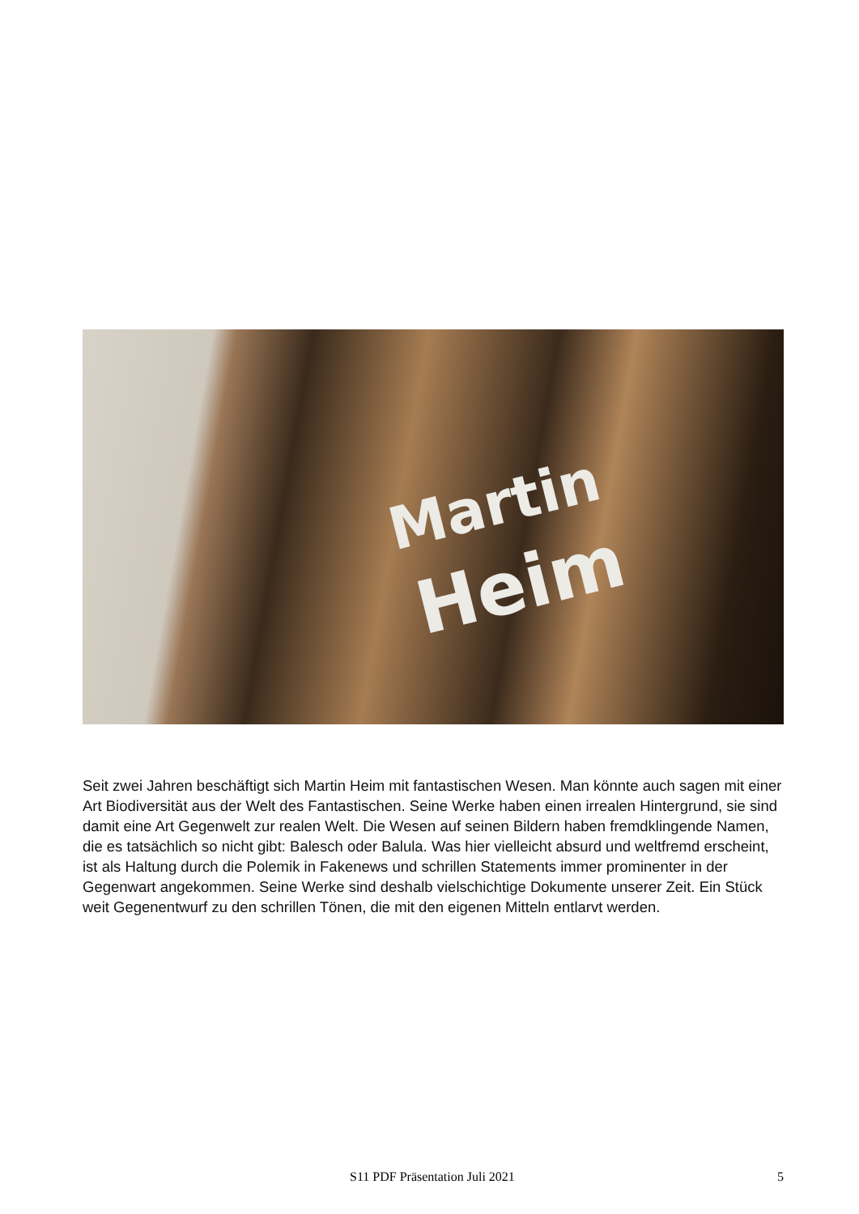Martin
Heim
Seit zwei Jahren beschäftigt sich Martin Heim mit fantastischen Wesen. Man könnte auch sagen mit einer Art Biodiversität aus der Welt des Fantastischen. Seine Werke haben einen irrealen Hintergrund, sie sind damit eine Art Gegenwelt zur realen Welt. Die Wesen auf seinen Bildern haben fremdklingende Namen, die es tatsächlich so nicht gibt: Balesch oder Balula. Was hier vielleicht absurd und weltfremd erscheint, ist als Haltung durch die Polemik in Fakenews und schrillen Statements immer prominenter in der Gegenwart angekommen. Seine Werke sind deshalb vielschichtige Dokumente unserer Zeit. Ein Stück weit Gegenentwurf zu den schrillen Tönen, die mit den eigenen Mitteln entlarvt werden.
S11 PDF Präsentation Juli 2021 5